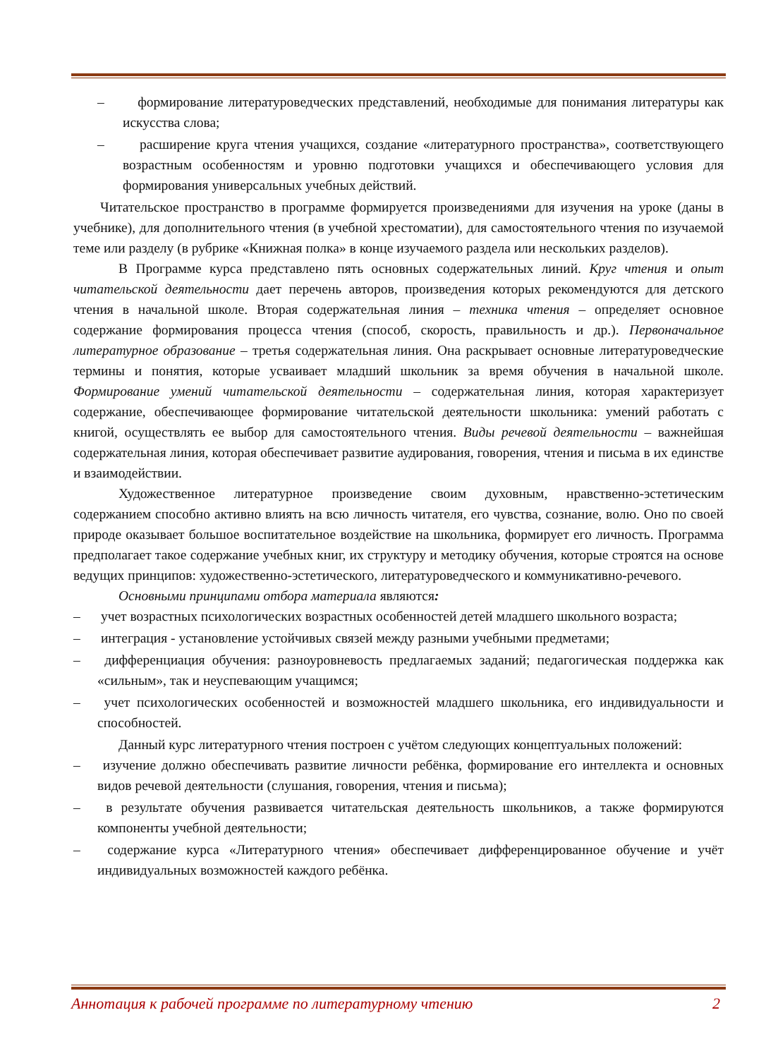– формирование литературоведческих представлений, необходимые для понимания литературы как искусства слова;
– расширение круга чтения учащихся, создание «литературного пространства», соответствующего возрастным особенностям и уровню подготовки учащихся и обеспечивающего условия для формирования универсальных учебных действий.
Читательское пространство в программе формируется произведениями для изучения на уроке (даны в учебнике), для дополнительного чтения (в учебной хрестоматии), для самостоятельного чтения по изучаемой теме или разделу (в рубрике «Книжная полка» в конце изучаемого раздела или нескольких разделов).
В Программе курса представлено пять основных содержательных линий. Круг чтения и опыт читательской деятельности дает перечень авторов, произведения которых рекомендуются для детского чтения в начальной школе. Вторая содержательная линия – техника чтения – определяет основное содержание формирования процесса чтения (способ, скорость, правильность и др.). Первоначальное литературное образование – третья содержательная линия. Она раскрывает основные литературоведческие термины и понятия, которые усваивает младший школьник за время обучения в начальной школе. Формирование умений читательской деятельности – содержательная линия, которая характеризует содержание, обеспечивающее формирование читательской деятельности школьника: умений работать с книгой, осуществлять ее выбор для самостоятельного чтения. Виды речевой деятельности – важнейшая содержательная линия, которая обеспечивает развитие аудирования, говорения, чтения и письма в их единстве и взаимодействии.
Художественное литературное произведение своим духовным, нравственно-эстетическим содержанием способно активно влиять на всю личность читателя, его чувства, сознание, волю. Оно по своей природе оказывает большое воспитательное воздействие на школьника, формирует его личность. Программа предполагает такое содержание учебных книг, их структуру и методику обучения, которые строятся на основе ведущих принципов: художественно-эстетического, литературоведческого и коммуникативно-речевого.
Основными принципами отбора материала являются:
– учет возрастных психологических возрастных особенностей детей младшего школьного возраста;
– интеграция - установление устойчивых связей между разными учебными предметами;
– дифференциация обучения: разноуровневость предлагаемых заданий; педагогическая поддержка как «сильным», так и неуспевающим учащимся;
– учет психологических особенностей и возможностей младшего школьника, его индивидуальности и способностей.
Данный курс литературного чтения построен с учётом следующих концептуальных положений:
– изучение должно обеспечивать развитие личности ребёнка, формирование его интеллекта и основных видов речевой деятельности (слушания, говорения, чтения и письма);
– в результате обучения развивается читательская деятельность школьников, а также формируются компоненты учебной деятельности;
– содержание курса «Литературного чтения» обеспечивает дифференцированное обучение и учёт индивидуальных возможностей каждого ребёнка.
Аннотация к рабочей программе по литературному чтению 2